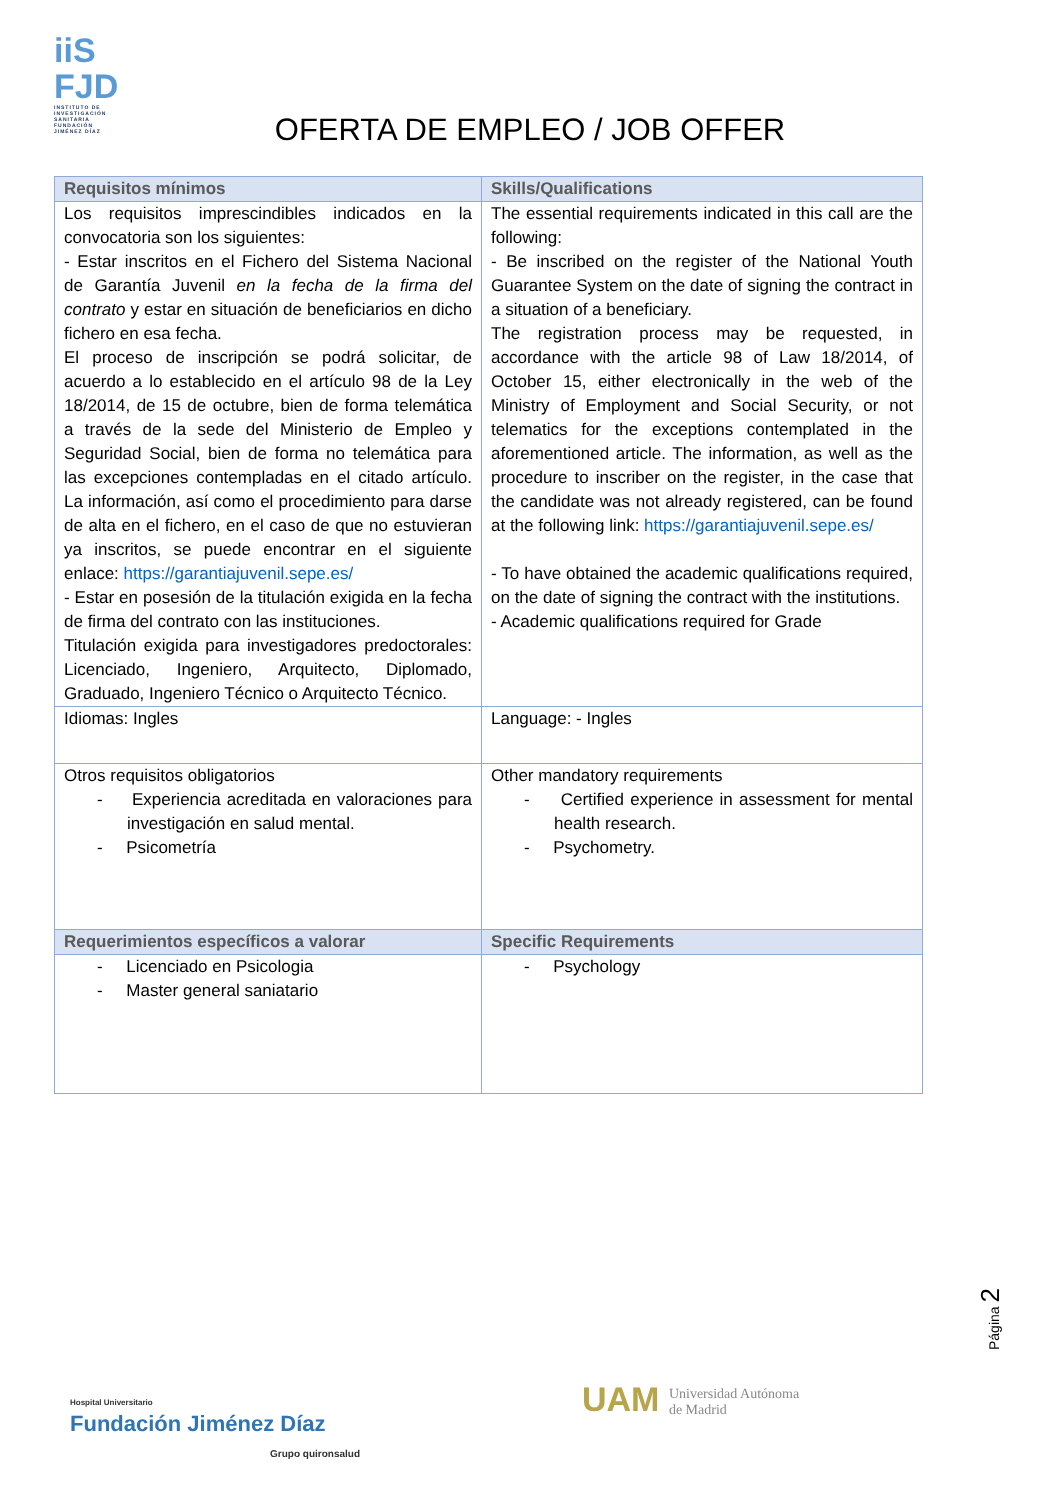iiS
FJD
INSTITUTO DE INVESTIGACIÓN SANITARIA FUNDACIÓN JIMÉNEZ DÍAZ
OFERTA DE EMPLEO / JOB OFFER
| Requisitos mínimos | Skills/Qualifications |
| --- | --- |
| Los requisitos imprescindibles indicados en la convocatoria son los siguientes: - Estar inscritos en el Fichero del Sistema Nacional de Garantía Juvenil en la fecha de la firma del contrato y estar en situación de beneficiarios en dicho fichero en esa fecha. El proceso de inscripción se podrá solicitar, de acuerdo a lo establecido en el artículo 98 de la Ley 18/2014, de 15 de octubre, bien de forma telemática a través de la sede del Ministerio de Empleo y Seguridad Social, bien de forma no telemática para las excepciones contempladas en el citado artículo. La información, así como el procedimiento para darse de alta en el fichero, en el caso de que no estuvieran ya inscritos, se puede encontrar en el siguiente enlace: https://garantiajuvenil.sepe.es/ - Estar en posesión de la titulación exigida en la fecha de firma del contrato con las instituciones. Titulación exigida para investigadores predoctorales: Licenciado, Ingeniero, Arquitecto, Diplomado, Graduado, Ingeniero Técnico o Arquitecto Técnico. | The essential requirements indicated in this call are the following: - Be inscribed on the register of the National Youth Guarantee System on the date of signing the contract in a situation of a beneficiary. The registration process may be requested, in accordance with the article 98 of Law 18/2014, of October 15, either electronically in the web of the Ministry of Employment and Social Security, or not telematics for the exceptions contemplated in the aforementioned article. The information, as well as the procedure to inscriber on the register, in the case that the candidate was not already registered, can be found at the following link: https://garantiajuvenil.sepe.es/ - To have obtained the academic qualifications required, on the date of signing the contract with the institutions. - Academic qualifications required for Grade |
| Idiomas: Ingles | Language: - Ingles |
| Otros requisitos obligatorios - Experiencia acreditada en valoraciones para investigación en salud mental. - Psicometría | Other mandatory requirements - Certified experience in assessment for mental health research. - Psychometry. |
| Requerimientos específicos a valorar | Specific Requirements |
| - Licenciado en Psicologia - Master general saniatario | - Psychology |
Página 2
Hospital Universitario
Fundación Jiménez Díaz
Grupo quironsalud
UAM Universidad Autónoma
de Madrid